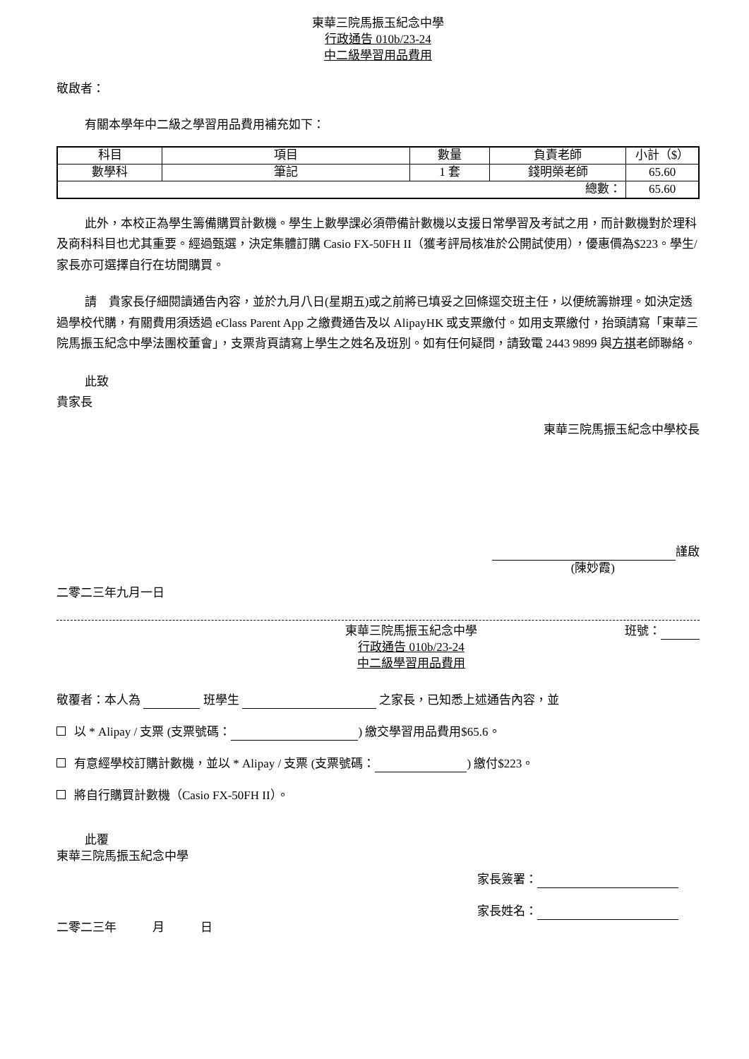東華三院馬振玉紀念中學
行政通告 010b/23-24
中二級學習用品費用
敬啟者：
有關本學年中二級之學習用品費用補充如下：
| 科目 | 項目 | 數量 | 負責老師 | 小計（$） |
| 數學科 | 筆記 | 1 套 | 錢明榮老師 | 65.60 |
| 總數： | | | | 65.60 |
此外，本校正為學生籌備購買計數機。學生上數學課必須帶備計數機以支援日常學習及考試之用，而計數機對於理科及商科科目也尤其重要。經過甄選，決定集體訂購 Casio FX-50FH II（獲考評局核准於公開試使用），優惠價為$223。學生/家長亦可選擇自行在坊間購買。
請　貴家長仔細閱讀通告內容，並於九月八日(星期五)或之前將已填妥之回條逕交班主任，以便統籌辦理。如決定透過學校代購，有關費用須透過 eClass Parent App 之繳費通告及以 AlipayHK 或支票繳付。如用支票繳付，抬頭請寫「東華三院馬振玉紀念中學法團校董會」，支票背頁請寫上學生之姓名及班別。如有任何疑問，請致電 2443 9899 與方祺老師聯絡。
此致
貴家長
東華三院馬振玉紀念中學校長
謹啟
(陳妙霞)
二零二三年九月一日
東華三院馬振玉紀念中學
行政通告 010b/23-24
中二級學習用品費用
班號：
敬覆者：本人為 班學生 之家長，已知悉上述通告內容，並
以 * Alipay / 支票 (支票號碼： ) 繳交學習用品費用$65.6。
有意經學校訂購計數機，並以 * Alipay / 支票 (支票號碼： ) 繳付$223。
將自行購買計數機（Casio FX-50FH II）。
此覆
東華三院馬振玉紀念中學
家長簽署：
家長姓名：
二零二三年　　　月　　　日